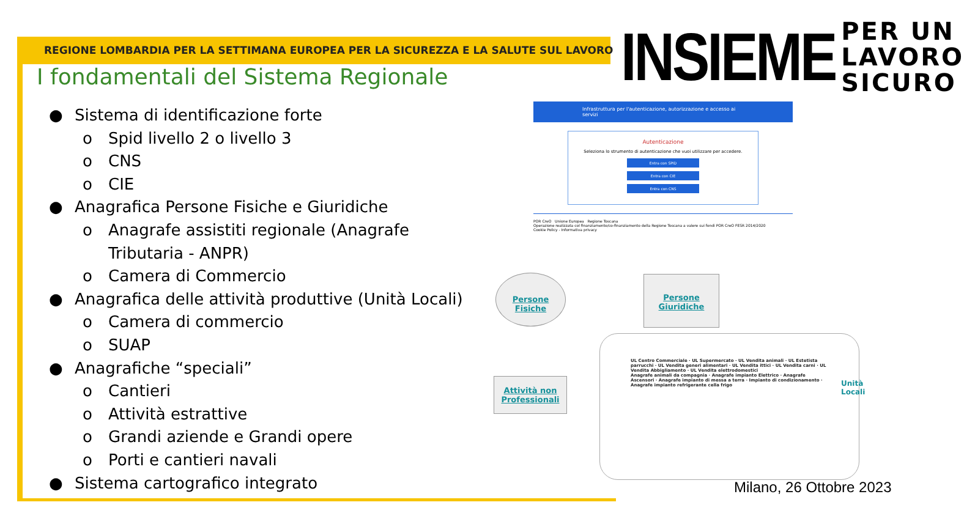REGIONE LOMBARDIA PER LA SETTIMANA EUROPEA PER LA SICUREZZA E LA SALUTE SUL LAVORO
INSIEME
PER UN
LAVORO
SICURO
I fondamentali del Sistema Regionale
● Sistema di identificazione forte
o Spid livello 2 o livello 3
o CNS
o CIE
● Anagrafica Persone Fisiche e Giuridiche
o Anagrafe assistiti regionale (Anagrafe
Tributaria - ANPR)
o Camera di Commercio
● Anagrafica delle attività produttive (Unità Locali)
o Camera di commercio
o SUAP
● Anagrafiche “speciali”
o Cantieri
o Attività estrattive
o Grandi aziende e Grandi opere
o Porti e cantieri navali
● Sistema cartografico integrato
Infrastruttura per l'autenticazione, autorizzazione e accesso ai servizi
Autenticazione
Seleziona lo strumento di autenticazione che vuoi utilizzare per accedere.
Entra con SPID
Entra con CIE
Entra con CNS
POR CreO Unione Europea Regione Toscana
Operazione realizzata col finanziamento/co-finanziamento della Regione Toscana a valere sui fondi POR CreO FESR 2014/2020
Cookie Policy - Informativa privacy
Persone Fisiche
Persone Giuridiche
Attività non Professionali
UL Centro Commerciale · UL Supermercato · UL Vendita animali · UL Estetista parrucchi · UL Vendita generi alimentari · UL Vendita ittici · UL Vendita carni · UL Vendita Abbigliamento · UL Vendita elettrodomestici
Anagrafe animali da compagnia · Anagrafe impianto Elettrico · Anagrafe Ascensori · Anagrafe impianto di messa a terra · Impianto di condizionamento · Anagrafe impianto refrigerante cella frigo
Unità Locali
Milano, 26 Ottobre 2023